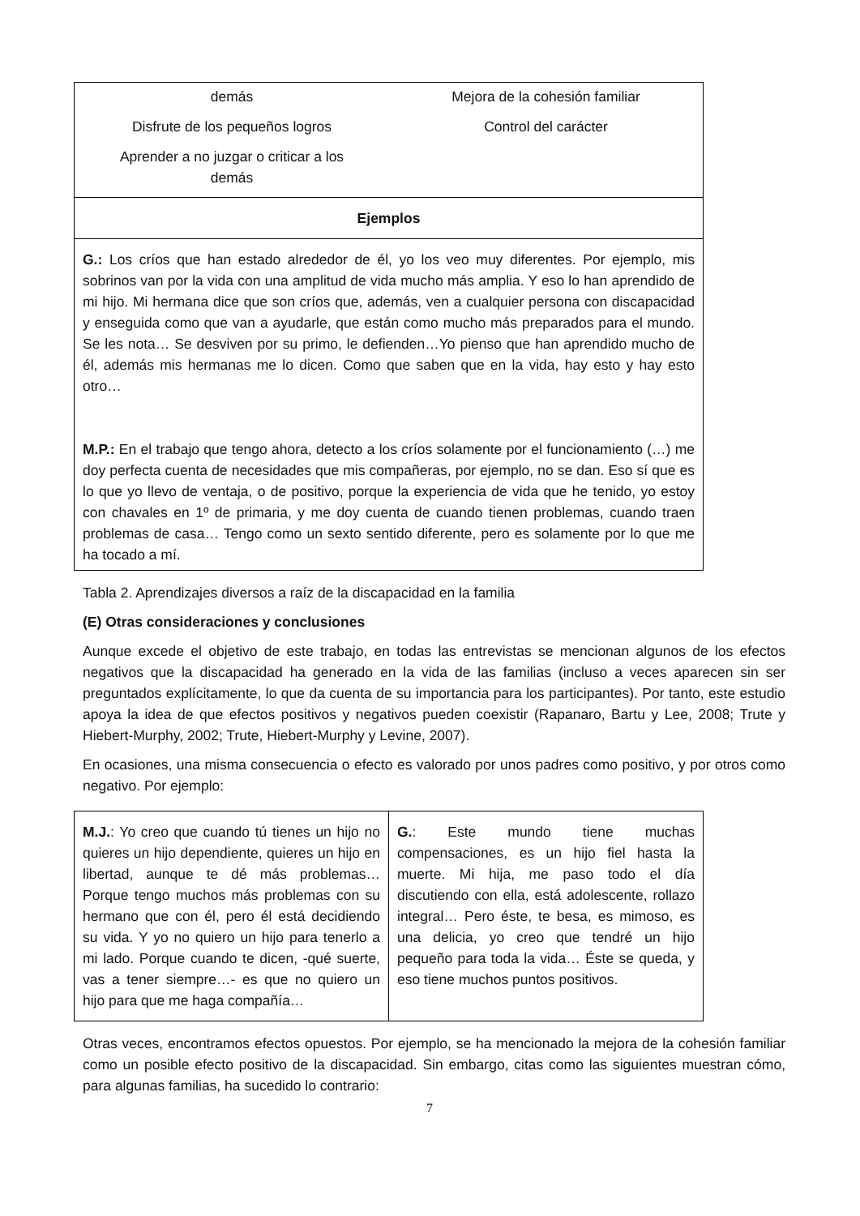| demás Disfrute de los pequeños logros Aprender a no juzgar o criticar a los demás Mejora de la cohesión familiar Control del carácter |
| Ejemplos |
| G.: Los críos que han estado alrededor de él, yo los veo muy diferentes. Por ejemplo, mis sobrinos van por la vida con una amplitud de vida mucho más amplia. Y eso lo han aprendido de mi hijo. Mi hermana dice que son críos que, además, ven a cualquier persona con discapacidad y enseguida como que van a ayudarle, que están como mucho más preparados para el mundo. Se les nota… Se desviven por su primo, le defienden…Yo pienso que han aprendido mucho de él, además mis hermanas me lo dicen. Como que saben que en la vida, hay esto y hay esto otro… M.P.: En el trabajo que tengo ahora, detecto a los críos solamente por el funcionamiento (…) me doy perfecta cuenta de necesidades que mis compañeras, por ejemplo, no se dan. Eso sí que es lo que yo llevo de ventaja, o de positivo, porque la experiencia de vida que he tenido, yo estoy con chavales en 1º de primaria, y me doy cuenta de cuando tienen problemas, cuando traen problemas de casa… Tengo como un sexto sentido diferente, pero es solamente por lo que me ha tocado a mí. |
Tabla 2. Aprendizajes diversos a raíz de la discapacidad en la familia
(E) Otras consideraciones y conclusiones
Aunque excede el objetivo de este trabajo, en todas las entrevistas se mencionan algunos de los efectos negativos que la discapacidad ha generado en la vida de las familias (incluso a veces aparecen sin ser preguntados explícitamente, lo que da cuenta de su importancia para los participantes). Por tanto, este estudio apoya la idea de que efectos positivos y negativos pueden coexistir (Rapanaro, Bartu y Lee, 2008; Trute y Hiebert-Murphy, 2002; Trute, Hiebert-Murphy y Levine, 2007).
En ocasiones, una misma consecuencia o efecto es valorado por unos padres como positivo, y por otros como negativo. Por ejemplo:
| M.J. : Yo creo que cuando tú tienes un hijo no quieres un hijo dependiente, quieres un hijo en libertad, aunque te dé más problemas… Porque tengo muchos más problemas con su hermano que con él, pero él está decidiendo su vida. Y yo no quiero un hijo para tenerlo a mi lado. Porque cuando te dicen, -qué suerte, vas a tener siempre…- es que no quiero un hijo para que me haga compañía… | G. : Este mundo tiene muchas compensaciones, es un hijo fiel hasta la muerte. Mi hija, me paso todo el día discutiendo con ella, está adolescente, rollazo integral… Pero éste, te besa, es mimoso, es una delicia, yo creo que tendré un hijo pequeño para toda la vida… Éste se queda, y eso tiene muchos puntos positivos. |
Otras veces, encontramos efectos opuestos. Por ejemplo, se ha mencionado la mejora de la cohesión familiar como un posible efecto positivo de la discapacidad. Sin embargo, citas como las siguientes muestran cómo, para algunas familias, ha sucedido lo contrario:
7